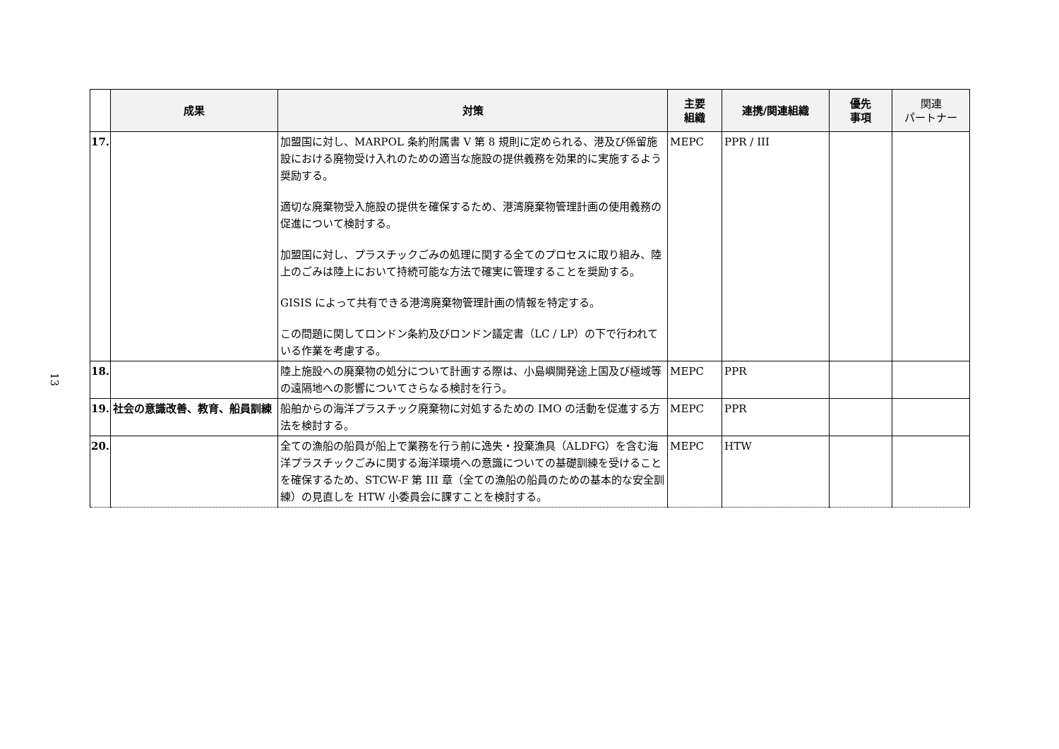13
| | 成果 | 対策 | 主要 組織 | 連携/関連組織 | 優先 事項 | 関連 パートナー |
| --- | --- | --- | --- | --- | --- | --- |
| 17. | | 加盟国に対し、MARPOL 条約附属書 V 第 8 規則に定められる、港及び係留施設における廃物受け入れのための適当な施設の提供義務を効果的に実施するよう奨励する。 適切な廃棄物受入施設の提供を確保するため、港湾廃棄物管理計画の使用義務の促進について検討する。 加盟国に対し、プラスチックごみの処理に関する全てのプロセスに取り組み、陸上のごみは陸上において持続可能な方法で確実に管理することを奨励する。 GISIS によって共有できる港湾廃棄物管理計画の情報を特定する。 この問題に関してロンドン条約及びロンドン議定書（LC / LP）の下で行われている作業を考慮する。 | MEPC | PPR / III | | |
| 18. | | 陸上施設への廃棄物の処分について計画する際は、小島嶼開発途上国及び極域等の遠隔地への影響についてさらなる検討を行う。 | MEPC | PPR | | |
| 19. | 社会の意識改善、教育、船員訓練 | 船舶からの海洋プラスチック廃棄物に対処するための IMO の活動を促進する方法を検討する。 | MEPC | PPR | | |
| 20. | | 全ての漁船の船員が船上で業務を行う前に逸失・投棄漁具（ALDFG）を含む海洋プラスチックごみに関する海洋環境への意識についての基礎訓練を受けることを確保するため、STCW-F 第 III 章（全ての漁船の船員のための基本的な安全訓練）の見直しを HTW 小委員会に課すことを検討する。 | MEPC | HTW | | |